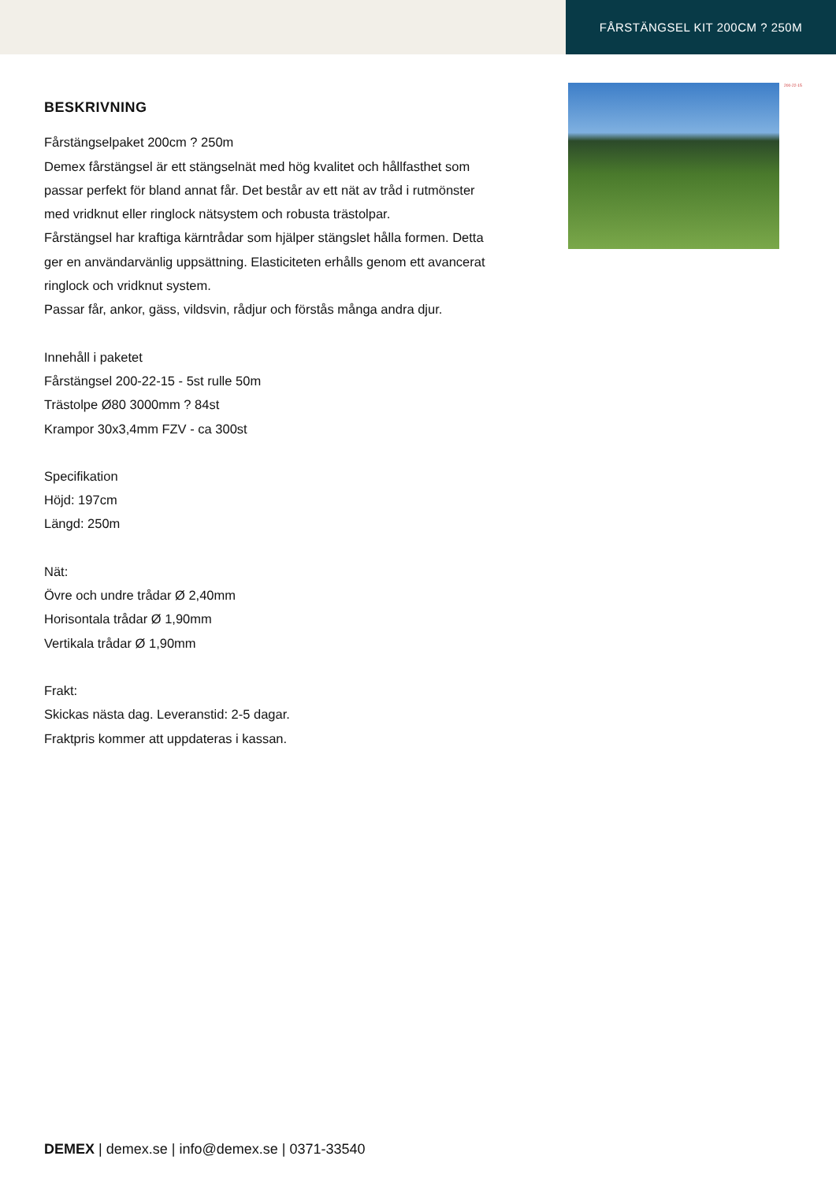FÅRSTÄNGSEL KIT 200CM ? 250M
BESKRIVNING
Fårstängselpaket 200cm ? 250m
Demex fårstängsel är ett stängselnät med hög kvalitet och hållfasthet som passar perfekt för bland annat får. Det består av ett nät av tråd i rutmönster med vridknut eller ringlock nätsystem och robusta trästolpar.
Fårstängsel har kraftiga kärntrådar som hjälper stängslet hålla formen. Detta ger en användarvänlig uppsättning. Elasticiteten erhålls genom ett avancerat ringlock och vridknut system.
Passar får, ankor, gäss, vildsvin, rådjur och förstås många andra djur.
Innehåll i paketet
Fårstängsel 200-22-15 - 5st rulle 50m
Trästolpe Ø80 3000mm ? 84st
Krampor 30x3,4mm FZV - ca 300st
Specifikation
Höjd: 197cm
Längd: 250m
Nät:
Övre och undre trådar Ø 2,40mm
Horisontala trådar Ø 1,90mm
Vertikala trådar Ø 1,90mm
Frakt:
Skickas nästa dag. Leveranstid: 2-5 dagar.
Fraktpris kommer att uppdateras i kassan.
200-22-15
DEMEX | demex.se | info@demex.se | 0371-33540